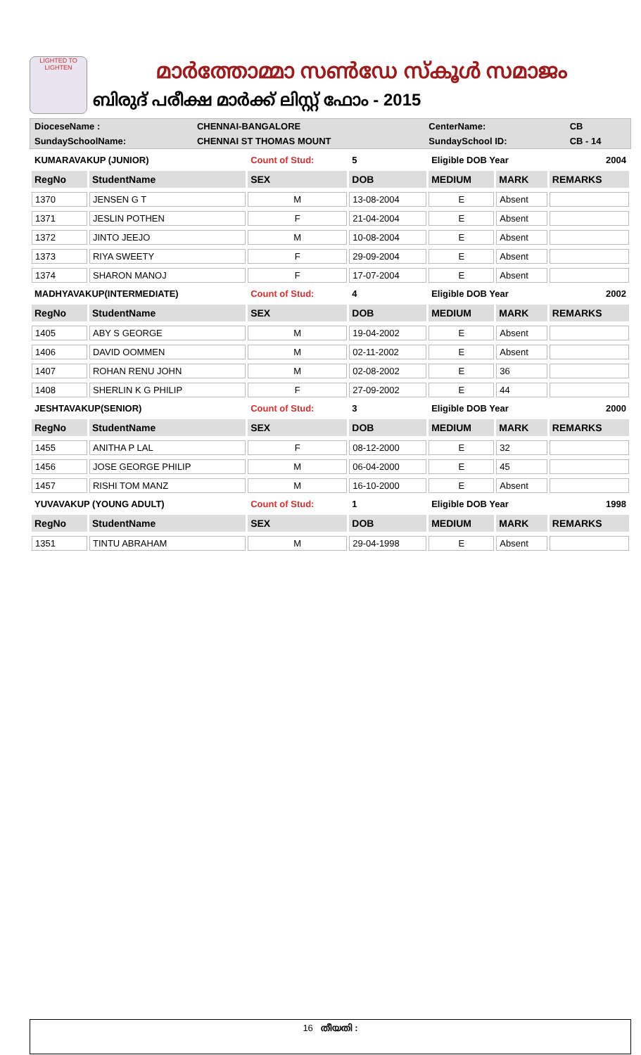LIGHTED TO LIGHTEN
മാർത്തോമ്മാ സൺഡേ സ്കൂൾ സമാജം
ബിരുദ് പരീക്ഷ മാർക്ക് ലിസ്റ്റ് ഫോം - 2015
| DioceseName : | CHENNAI-BANGALORE | CenterName: | CB |
| SundaySchoolName: | CHENNAI ST THOMAS MOUNT | SundaySchool ID: | CB - 14 |
| KUMARAVAKUP (JUNIOR) | | Count of Stud: | 5 | Eligible DOB Year | | 2004 |
| RegNo | StudentName | SEX | DOB | MEDIUM | MARK | REMARKS |
| 1370 | JENSEN G T | M | 13-08-2004 | E | Absent | |
| 1371 | JESLIN POTHEN | F | 21-04-2004 | E | Absent | |
| 1372 | JINTO JEEJO | M | 10-08-2004 | E | Absent | |
| 1373 | RIYA SWEETY | F | 29-09-2004 | E | Absent | |
| 1374 | SHARON MANOJ | F | 17-07-2004 | E | Absent | |
| MADHYAVAKUP(INTERMEDIATE) | | Count of Stud: | 4 | Eligible DOB Year | | 2002 |
| RegNo | StudentName | SEX | DOB | MEDIUM | MARK | REMARKS |
| 1405 | ABY S GEORGE | M | 19-04-2002 | E | Absent | |
| 1406 | DAVID OOMMEN | M | 02-11-2002 | E | Absent | |
| 1407 | ROHAN RENU JOHN | M | 02-08-2002 | E | 36 | |
| 1408 | SHERLIN K G PHILIP | F | 27-09-2002 | E | 44 | |
| JESHTAVAKUP(SENIOR) | | Count of Stud: | 3 | Eligible DOB Year | | 2000 |
| RegNo | StudentName | SEX | DOB | MEDIUM | MARK | REMARKS |
| 1455 | ANITHA P LAL | F | 08-12-2000 | E | 32 | |
| 1456 | JOSE GEORGE PHILIP | M | 06-04-2000 | E | 45 | |
| 1457 | RISHI TOM MANZ | M | 16-10-2000 | E | Absent | |
| YUVAVAKUP (YOUNG ADULT) | | Count of Stud: | 1 | Eligible DOB Year | | 1998 |
| RegNo | StudentName | SEX | DOB | MEDIUM | MARK | REMARKS |
| 1351 | TINTU ABRAHAM | M | 29-04-1998 | E | Absent | |
16 തീയതി :